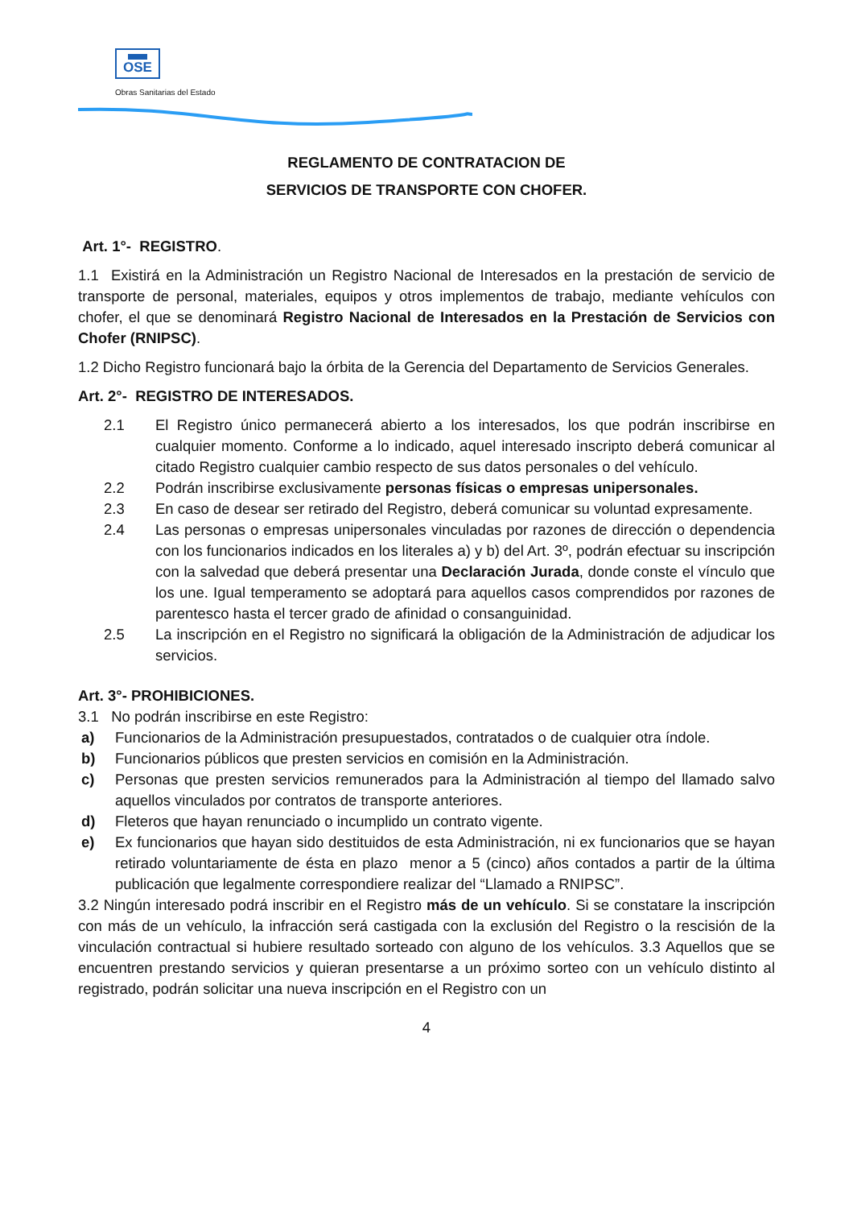OSE
Obras Sanitarias del Estado
REGLAMENTO DE CONTRATACION DE
SERVICIOS DE TRANSPORTE CON CHOFER.
Art. 1°- REGISTRO.
1.1 Existirá en la Administración un Registro Nacional de Interesados en la prestación de servicio de transporte de personal, materiales, equipos y otros implementos de trabajo, mediante vehículos con chofer, el que se denominará Registro Nacional de Interesados en la Prestación de Servicios con Chofer (RNIPSC).
1.2 Dicho Registro funcionará bajo la órbita de la Gerencia del Departamento de Servicios Generales.
Art. 2°- REGISTRO DE INTERESADOS.
2.1 El Registro único permanecerá abierto a los interesados, los que podrán inscribirse en cualquier momento. Conforme a lo indicado, aquel interesado inscripto deberá comunicar al citado Registro cualquier cambio respecto de sus datos personales o del vehículo.
2.2 Podrán inscribirse exclusivamente personas físicas o empresas unipersonales.
2.3 En caso de desear ser retirado del Registro, deberá comunicar su voluntad expresamente.
2.4 Las personas o empresas unipersonales vinculadas por razones de dirección o dependencia con los funcionarios indicados en los literales a) y b) del Art. 3º, podrán efectuar su inscripción con la salvedad que deberá presentar una Declaración Jurada, donde conste el vínculo que los une. Igual temperamento se adoptará para aquellos casos comprendidos por razones de parentesco hasta el tercer grado de afinidad o consanguinidad.
2.5 La inscripción en el Registro no significará la obligación de la Administración de adjudicar los servicios.
Art. 3°- PROHIBICIONES.
3.1 No podrán inscribirse en este Registro:
a) Funcionarios de la Administración presupuestados, contratados o de cualquier otra índole.
b) Funcionarios públicos que presten servicios en comisión en la Administración.
c) Personas que presten servicios remunerados para la Administración al tiempo del llamado salvo aquellos vinculados por contratos de transporte anteriores.
d) Fleteros que hayan renunciado o incumplido un contrato vigente.
e) Ex funcionarios que hayan sido destituidos de esta Administración, ni ex funcionarios que se hayan retirado voluntariamente de ésta en plazo menor a 5 (cinco) años contados a partir de la última publicación que legalmente correspondiere realizar del “Llamado a RNIPSC”.
3.2 Ningún interesado podrá inscribir en el Registro más de un vehículo. Si se constatare la inscripción con más de un vehículo, la infracción será castigada con la exclusión del Registro o la rescisión de la vinculación contractual si hubiere resultado sorteado con alguno de los vehículos. 3.3 Aquellos que se encuentren prestando servicios y quieran presentarse a un próximo sorteo con un vehículo distinto al registrado, podrán solicitar una nueva inscripción en el Registro con un
4